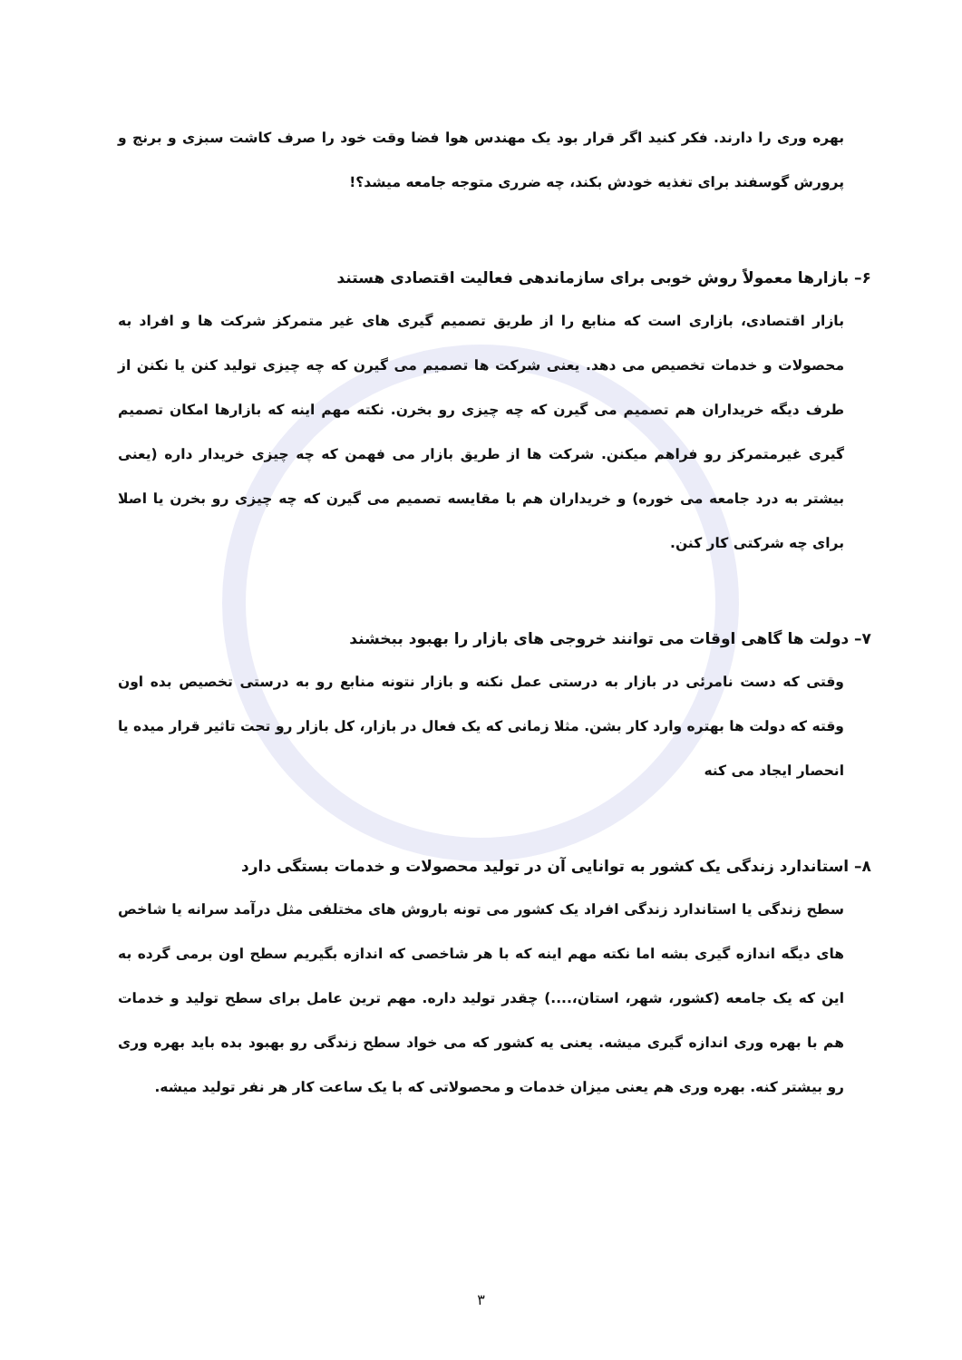بهره وری را دارند. فکر کنید اگر قرار بود یک مهندس هوا فضا وقت خود را صرف کاشت سبزی و برنج و پرورش گوسفند برای تغذیه خودش بکند، چه ضرری متوجه جامعه میشد؟!
۶– بازارها معمولاً روش خوبی برای سازماندهی فعالیت اقتصادی هستند
بازار اقتصادی، بازاری است که منابع را از طریق تصمیم گیری های غیر متمرکز شرکت ها و افراد به محصولات و خدمات تخصیص می دهد. یعنی شرکت ها تصمیم می گیرن که چه چیزی تولید کنن یا نکنن از طرف دیگه خریداران هم تصمیم می گیرن که چه چیزی رو بخرن. نکته مهم اینه که بازارها امکان تصمیم گیری غیرمتمرکز رو فراهم میکنن. شرکت ها از طریق بازار می فهمن که چه چیزی خریدار داره (یعنی بیشتر به درد جامعه می خوره) و خریداران هم با مقایسه تصمیم می گیرن که چه چیزی رو بخرن یا اصلا برای چه شرکتی کار کنن.
۷– دولت ها گاهی اوقات می توانند خروجی های بازار را بهبود ببخشند
وقتی که دست نامرئی در بازار به درستی عمل نکنه و بازار نتونه منابع رو به درستی تخصیص بده اون وقته که دولت ها بهتره وارد کار بشن. مثلا زمانی که یک فعال در بازار، کل بازار رو تحت تاثیر قرار میده یا انحصار ایجاد می کنه
۸– استاندارد زندگی یک کشور به توانایی آن در تولید محصولات و خدمات بستگی دارد
سطح زندگی یا استاندارد زندگی افراد یک کشور می تونه باروش های مختلفی مثل درآمد سرانه یا شاخص های دیگه اندازه گیری بشه اما نکته مهم اینه که با هر شاخصی که اندازه بگیریم سطح اون برمی گرده به این که یک جامعه (کشور، شهر، استان،....) چقدر تولید داره. مهم ترین عامل برای سطح تولید و خدمات هم با بهره وری اندازه گیری میشه. یعنی یه کشور که می خواد سطح زندگی رو بهبود بده باید بهره وری رو بیشتر کنه. بهره وری هم یعنی میزان خدمات و محصولاتی که با یک ساعت کار هر نفر تولید میشه.
۳